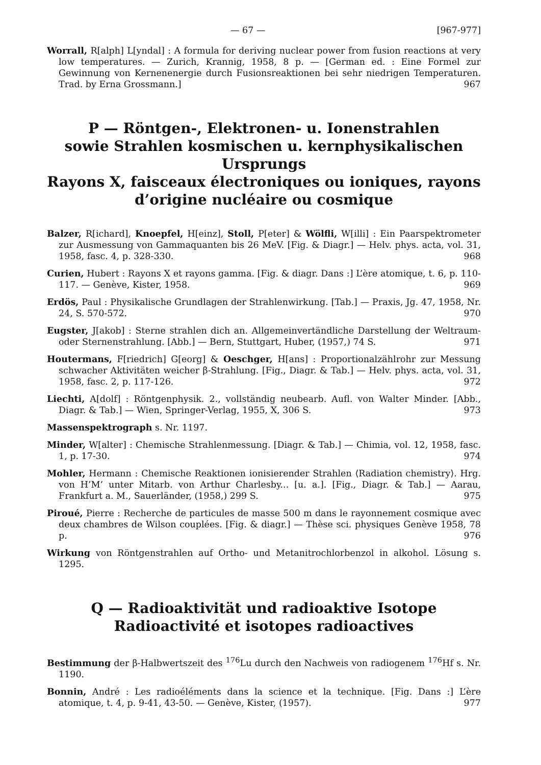— 67 — [967-977]
Worrall, R[alph] L[yndal] : A formula for deriving nuclear power from fusion reactions at very low temperatures. — Zurich, Krannig, 1958, 8 p. — [German ed. : Eine Formel zur Gewinnung von Kernenenergie durch Fusionsreaktionen bei sehr niedrigen Temperaturen. Trad. by Erna Grossmann.] 967
P — Röntgen-, Elektronen- u. Ionenstrahlen
sowie Strahlen kosmischen u. kernphysikalischen
Ursprungs
Rayons X, faisceaux électroniques ou ioniques, rayons
d’origine nucléaire ou cosmique
Balzer, R[ichard], Knoepfel, H[einz], Stoll, P[eter] & Wölfli, W[illi] : Ein Paarspektrometer zur Ausmessung von Gammaquanten bis 26 MeV. [Fig. & Diagr.] — Helv. phys. acta, vol. 31, 1958, fasc. 4, p. 328-330. 968
Curien, Hubert : Rayons X et rayons gamma. [Fig. & diagr. Dans :] L’ère atomique, t. 6, p. 110-117. — Genève, Kister, 1958. 969
Erdös, Paul : Physikalische Grundlagen der Strahlenwirkung. [Tab.] — Praxis, Jg. 47, 1958, Nr. 24, S. 570-572. 970
Eugster, J[akob] : Sterne strahlen dich an. Allgemeinvertändliche Darstellung der Weltraum- oder Sternenstrahlung. [Abb.] — Bern, Stuttgart, Huber, (1957,) 74 S. 971
Houtermans, F[riedrich] G[eorg] & Oeschger, H[ans] : Proportionalzählrohr zur Messung schwacher Aktivitäten weicher β-Strahlung. [Fig., Diagr. & Tab.] — Helv. phys. acta, vol. 31, 1958, fasc. 2, p. 117-126. 972
Liechti, A[dolf] : Röntgenphysik. 2., vollständig neubearb. Aufl. von Walter Minder. [Abb., Diagr. & Tab.] — Wien, Springer-Verlag, 1955, X, 306 S. 973
Massenspektrograph s. Nr. 1197.
Minder, W[alter] : Chemische Strahlenmessung. [Diagr. & Tab.] — Chimia, vol. 12, 1958, fasc. 1, p. 17-30. 974
Mohler, Hermann : Chemische Reaktionen ionisierender Strahlen ⟨Radiation chemistry⟩. Hrg. von H’M’ unter Mitarb. von Arthur Charlesby... [u. a.]. [Fig., Diagr. & Tab.] — Aarau, Frankfurt a. M., Sauerländer, (1958,) 299 S. 975
Piroué, Pierre : Recherche de particules de masse 500 m dans le rayonnement cosmique avec deux chambres de Wilson couplées. [Fig. & diagr.] — Thèse sci. physiques Genève 1958, 78 p. 976
Wirkung von Röntgenstrahlen auf Ortho- und Metanitrochlorbenzol in alkohol. Lösung s. 1295.
Q — Radioaktivität und radioaktive Isotope
Radioactivité et isotopes radioactives
Bestimmung der β-Halbwertszeit des <sup>176</sup>Lu durch den Nachweis von radiogenem <sup>176</sup>Hf s. Nr. 1190.
Bonnin, André : Les radioéléments dans la science et la technique. [Fig. Dans :] L’ère atomique, t. 4, p. 9-41, 43-50. — Genève, Kister, (1957). 977